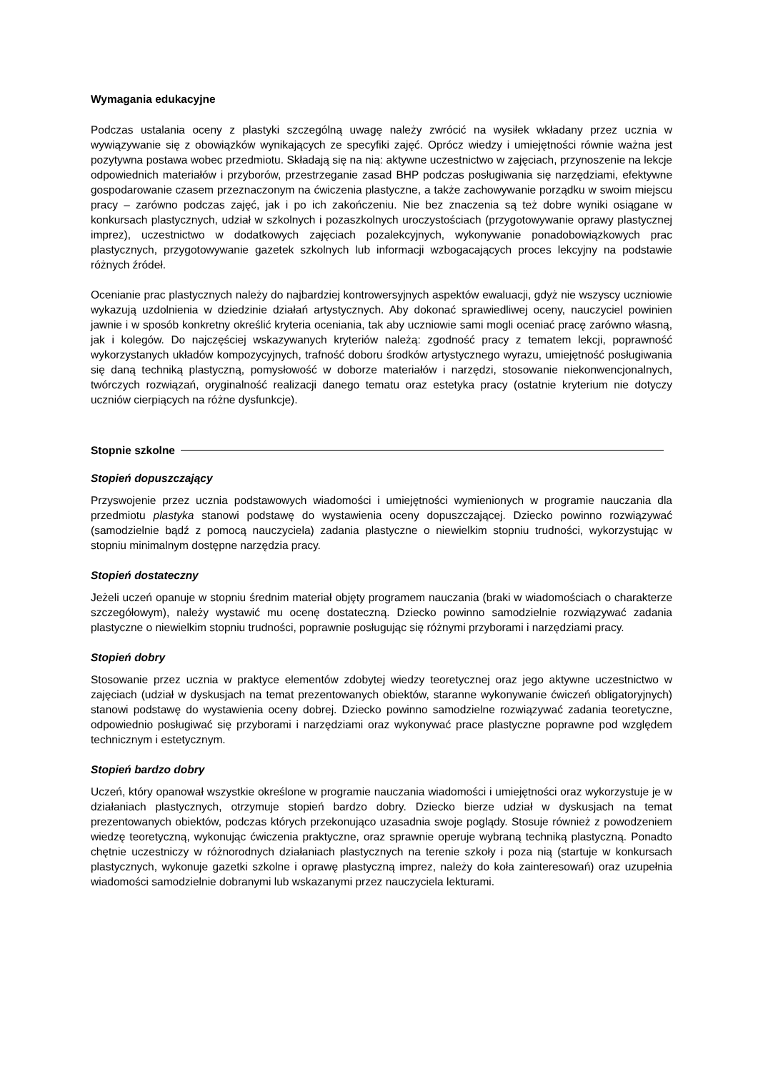Wymagania edukacyjne
Podczas ustalania oceny z plastyki szczególną uwagę należy zwrócić na wysiłek wkładany przez ucznia w wywiązywanie się z obowiązków wynikających ze specyfiki zajęć. Oprócz wiedzy i umiejętności równie ważna jest pozytywna postawa wobec przedmiotu. Składają się na nią: aktywne uczestnictwo w zajęciach, przynoszenie na lekcje odpowiednich materiałów i przyborów, przestrzeganie zasad BHP podczas posługiwania się narzędziami, efektywne gospodarowanie czasem przeznaczonym na ćwiczenia plastyczne, a także zachowywanie porządku w swoim miejscu pracy – zarówno podczas zajęć, jak i po ich zakończeniu. Nie bez znaczenia są też dobre wyniki osiągane w konkursach plastycznych, udział w szkolnych i pozaszkolnych uroczystościach (przygotowywanie oprawy plastycznej imprez), uczestnictwo w dodatkowych zajęciach pozalekcyjnych, wykonywanie ponadobowiązkowych prac plastycznych, przygotowywanie gazetek szkolnych lub informacji wzbogacających proces lekcyjny na podstawie różnych źródeł.
Ocenianie prac plastycznych należy do najbardziej kontrowersyjnych aspektów ewaluacji, gdyż nie wszyscy uczniowie wykazują uzdolnienia w dziedzinie działań artystycznych. Aby dokonać sprawiedliwej oceny, nauczyciel powinien jawnie i w sposób konkretny określić kryteria oceniania, tak aby uczniowie sami mogli oceniać pracę zarówno własną, jak i kolegów. Do najczęściej wskazywanych kryteriów należą: zgodność pracy z tematem lekcji, poprawność wykorzystanych układów kompozycyjnych, trafność doboru środków artystycznego wyrazu, umiejętność posługiwania się daną techniką plastyczną, pomysłowość w doborze materiałów i narzędzi, stosowanie niekonwencjonalnych, twórczych rozwiązań, oryginalność realizacji danego tematu oraz estetyka pracy (ostatnie kryterium nie dotyczy uczniów cierpiących na różne dysfunkcje).
Stopnie szkolne
Stopień dopuszczający
Przyswojenie przez ucznia podstawowych wiadomości i umiejętności wymienionych w programie nauczania dla przedmiotu plastyka stanowi podstawę do wystawienia oceny dopuszczającej. Dziecko powinno rozwiązywać (samodzielnie bądź z pomocą nauczyciela) zadania plastyczne o niewielkim stopniu trudności, wykorzystując w stopniu minimalnym dostępne narzędzia pracy.
Stopień dostateczny
Jeżeli uczeń opanuje w stopniu średnim materiał objęty programem nauczania (braki w wiadomościach o charakterze szczegółowym), należy wystawić mu ocenę dostateczną. Dziecko powinno samodzielnie rozwiązywać zadania plastyczne o niewielkim stopniu trudności, poprawnie posługując się różnymi przyborami i narzędziami pracy.
Stopień dobry
Stosowanie przez ucznia w praktyce elementów zdobytej wiedzy teoretycznej oraz jego aktywne uczestnictwo w zajęciach (udział w dyskusjach na temat prezentowanych obiektów, staranne wykonywanie ćwiczeń obligatoryjnych) stanowi podstawę do wystawienia oceny dobrej. Dziecko powinno samodzielne rozwiązywać zadania teoretyczne, odpowiednio posługiwać się przyborami i narzędziami oraz wykonywać prace plastyczne poprawne pod względem technicznym i estetycznym.
Stopień bardzo dobry
Uczeń, który opanował wszystkie określone w programie nauczania wiadomości i umiejętności oraz wykorzystuje je w działaniach plastycznych, otrzymuje stopień bardzo dobry. Dziecko bierze udział w dyskusjach na temat prezentowanych obiektów, podczas których przekonująco uzasadnia swoje poglądy. Stosuje również z powodzeniem wiedzę teoretyczną, wykonując ćwiczenia praktyczne, oraz sprawnie operuje wybraną techniką plastyczną. Ponadto chętnie uczestniczy w różnorodnych działaniach plastycznych na terenie szkoły i poza nią (startuje w konkursach plastycznych, wykonuje gazetki szkolne i oprawę plastyczną imprez, należy do koła zainteresowań) oraz uzupełnia wiadomości samodzielnie dobranymi lub wskazanymi przez nauczyciela lekturami.